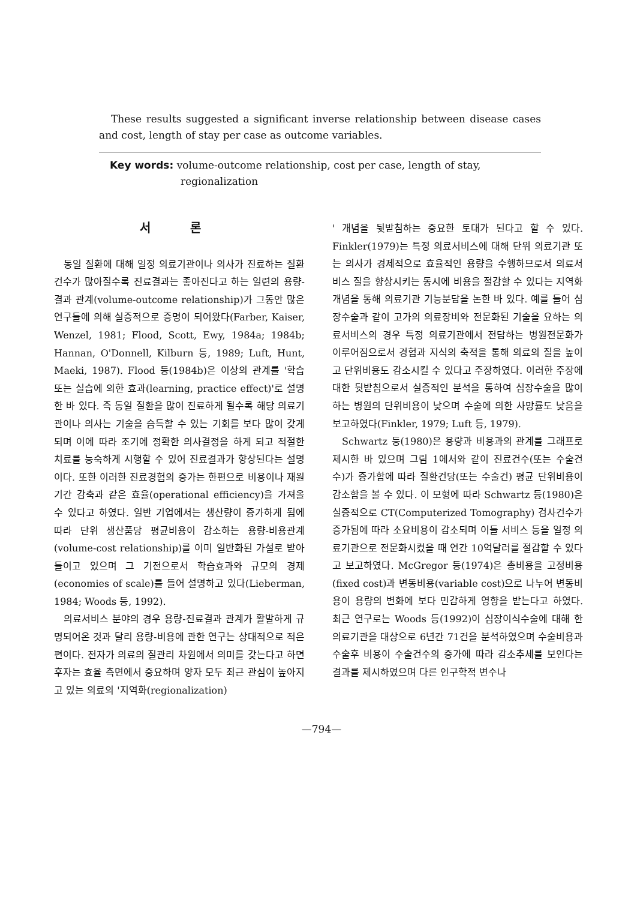These results suggested a significant inverse relationship between disease cases and cost, length of stay per case as outcome variables.
Key words: volume-outcome relationship, cost per case, length of stay,
regionalization
서 론
동일 질환에 대해 일정 의료기관이나 의사가 진료하는 질환건수가 많아질수록 진료결과는 좋아진다고 하는 일련의 용량-결과 관계(volume-outcome relationship)가 그동안 많은 연구들에 의해 실증적으로 증명이 되어왔다(Farber, Kaiser, Wenzel, 1981; Flood, Scott, Ewy, 1984a; 1984b; Hannan, O'Donnell, Kilburn 등, 1989; Luft, Hunt, Maeki, 1987). Flood 등(1984b)은 이상의 관계를 '학습 또는 실습에 의한 효과(learning, practice effect)'로 설명한 바 있다. 즉 동일 질환을 많이 진료하게 될수록 해당 의료기관이나 의사는 기술을 습득할 수 있는 기회를 보다 많이 갖게 되며 이에 따라 조기에 정확한 의사결정을 하게 되고 적절한 치료를 능숙하게 시행할 수 있어 진료결과가 향상된다는 설명이다. 또한 이러한 진료경험의 증가는 한편으로 비용이나 재원기간 감축과 같은 효율(operational efficiency)을 가져올 수 있다고 하였다. 일반 기업에서는 생산량이 증가하게 됨에 따라 단위 생산품당 평균비용이 감소하는 용량-비용관계(volume-cost relationship)를 이미 일반화된 가설로 받아들이고 있으며 그 기전으로서 학습효과와 규모의 경제(economies of scale)를 들어 설명하고 있다(Lieberman, 1984; Woods 등, 1992).
의료서비스 분야의 경우 용량-진료결과 관계가 활발하게 규명되어온 것과 달리 용량-비용에 관한 연구는 상대적으로 적은 편이다. 전자가 의료의 질관리 차원에서 의미를 갖는다고 하면 후자는 효율 측면에서 중요하며 양자 모두 최근 관심이 높아지고 있는 의료의 '지역화(regionalization)
' 개념을 뒷받침하는 중요한 토대가 된다고 할 수 있다. Finkler(1979)는 특정 의료서비스에 대해 단위 의료기관 또는 의사가 경제적으로 효율적인 용량을 수행하므로서 의료서비스 질을 향상시키는 동시에 비용을 절감할 수 있다는 지역화 개념을 통해 의료기관 기능분담을 논한 바 있다. 예를 들어 심장수술과 같이 고가의 의료장비와 전문화된 기술을 요하는 의료서비스의 경우 특정 의료기관에서 전담하는 병원전문화가 이루어짐으로서 경험과 지식의 축적을 통해 의료의 질을 높이고 단위비용도 감소시킬 수 있다고 주장하였다. 이러한 주장에 대한 뒷받침으로서 실증적인 분석을 통하여 심장수술을 많이 하는 병원의 단위비용이 낮으며 수술에 의한 사망률도 낮음을 보고하였다(Finkler, 1979; Luft 등, 1979).
Schwartz 등(1980)은 용량과 비용과의 관계를 그래프로 제시한 바 있으며 그림 1에서와 같이 진료건수(또는 수술건수)가 증가함에 따라 질환건당(또는 수술건) 평균 단위비용이 감소함을 볼 수 있다. 이 모형에 따라 Schwartz 등(1980)은 실증적으로 CT(Computerized Tomography) 검사건수가 증가됨에 따라 소요비용이 감소되며 이들 서비스 등을 일정 의료기관으로 전문화시켰을 때 연간 10억달러를 절감할 수 있다고 보고하였다. McGregor 등(1974)은 총비용을 고정비용(fixed cost)과 변동비용(variable cost)으로 나누어 변동비용이 용량의 변화에 보다 민감하게 영향을 받는다고 하였다. 최근 연구로는 Woods 등(1992)이 심장이식수술에 대해 한 의료기관을 대상으로 6년간 71건을 분석하였으며 수술비용과 수술후 비용이 수술건수의 증가에 따라 감소추세를 보인다는 결과를 제시하였으며 다른 인구학적 변수나
—794—